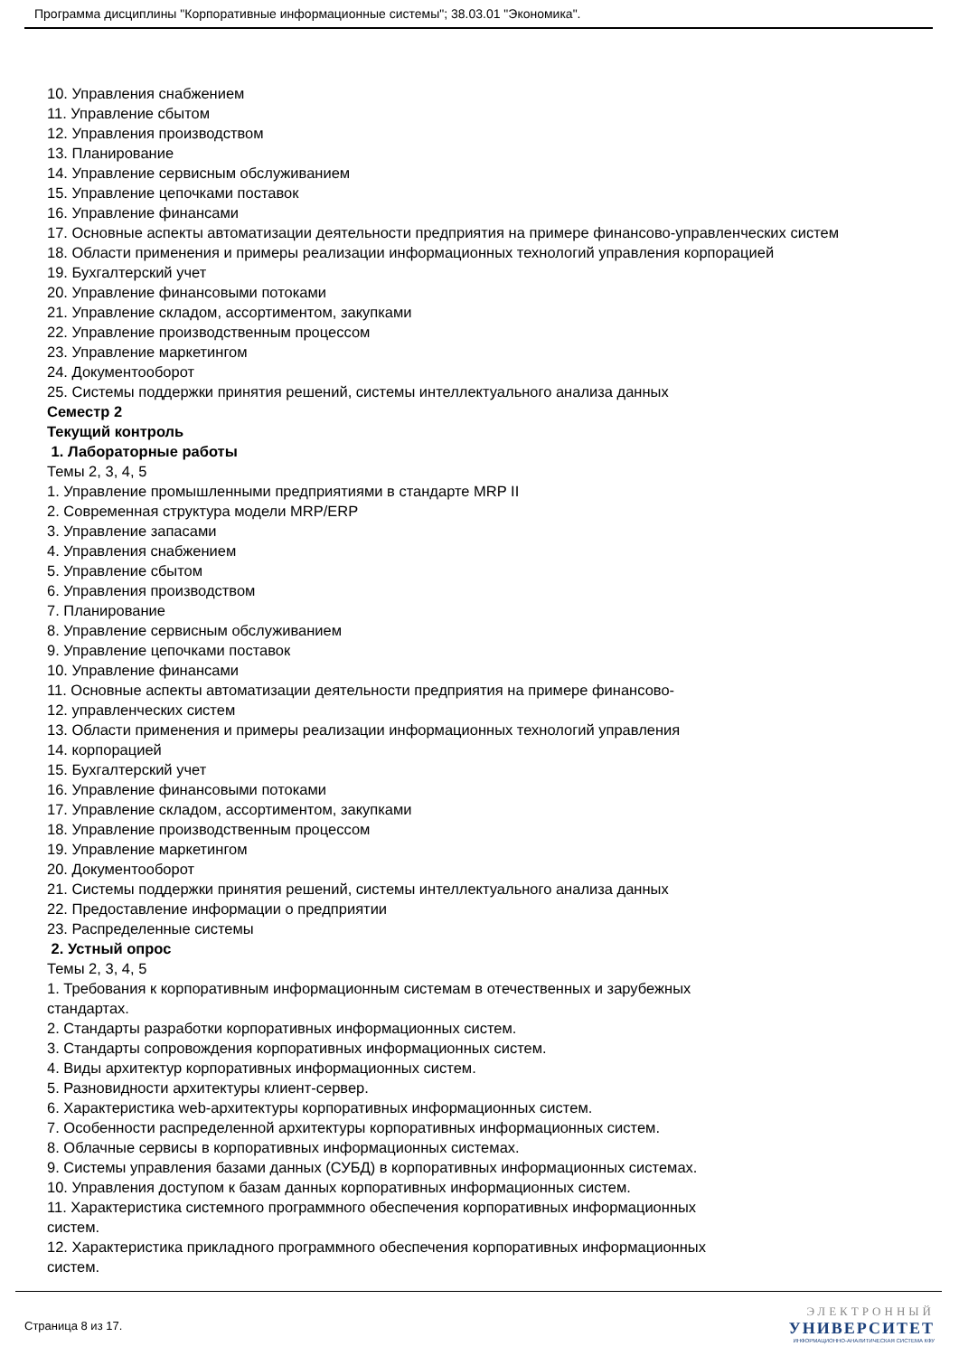Программа дисциплины "Корпоративные информационные системы"; 38.03.01 "Экономика".
10. Управления снабжением
11. Управление сбытом
12. Управления производством
13. Планирование
14. Управление сервисным обслуживанием
15. Управление цепочками поставок
16. Управление финансами
17. Основные аспекты автоматизации деятельности предприятия на примере финансово-управленческих систем
18. Области применения и примеры реализации информационных технологий управления корпорацией
19. Бухгалтерский учет
20. Управление финансовыми потоками
21. Управление складом, ассортиментом, закупками
22. Управление производственным процессом
23. Управление маркетингом
24. Документооборот
25. Системы поддержки принятия решений, системы интеллектуального анализа данных
Семестр 2
Текущий контроль
1. Лабораторные работы
Темы 2, 3, 4, 5
1. Управление промышленными предприятиями в стандарте MRP II
2. Современная структура модели MRP/ERP
3. Управление запасами
4. Управления снабжением
5. Управление сбытом
6. Управления производством
7. Планирование
8. Управление сервисным обслуживанием
9. Управление цепочками поставок
10. Управление финансами
11. Основные аспекты автоматизации деятельности предприятия на примере финансово-
12. управленческих систем
13. Области применения и примеры реализации информационных технологий управления
14. корпорацией
15. Бухгалтерский учет
16. Управление финансовыми потоками
17. Управление складом, ассортиментом, закупками
18. Управление производственным процессом
19. Управление маркетингом
20. Документооборот
21. Системы поддержки принятия решений, системы интеллектуального анализа данных
22. Предоставление информации о предприятии
23. Распределенные системы
2. Устный опрос
Темы 2, 3, 4, 5
1. Требования к корпоративным информационным системам в отечественных и зарубежных
стандартах.
2. Стандарты разработки корпоративных информационных систем.
3. Стандарты сопровождения корпоративных информационных систем.
4. Виды архитектур корпоративных информационных систем.
5. Разновидности архитектуры клиент-сервер.
6. Характеристика web-архитектуры корпоративных информационных систем.
7. Особенности распределенной архитектуры корпоративных информационных систем.
8. Облачные сервисы в корпоративных информационных системах.
9. Системы управления базами данных (СУБД) в корпоративных информационных системах.
10. Управления доступом к базам данных корпоративных информационных систем.
11. Характеристика системного программного обеспечения корпоративных информационных
систем.
12. Характеристика прикладного программного обеспечения корпоративных информационных
систем.
Страница 8 из 17.
ЭЛЕКТРОННЫЙ
УНИВЕРСИТЕТ
ИНФОРМАЦИОННО-АНАЛИТИЧЕСКАЯ СИСТЕМА КФУ